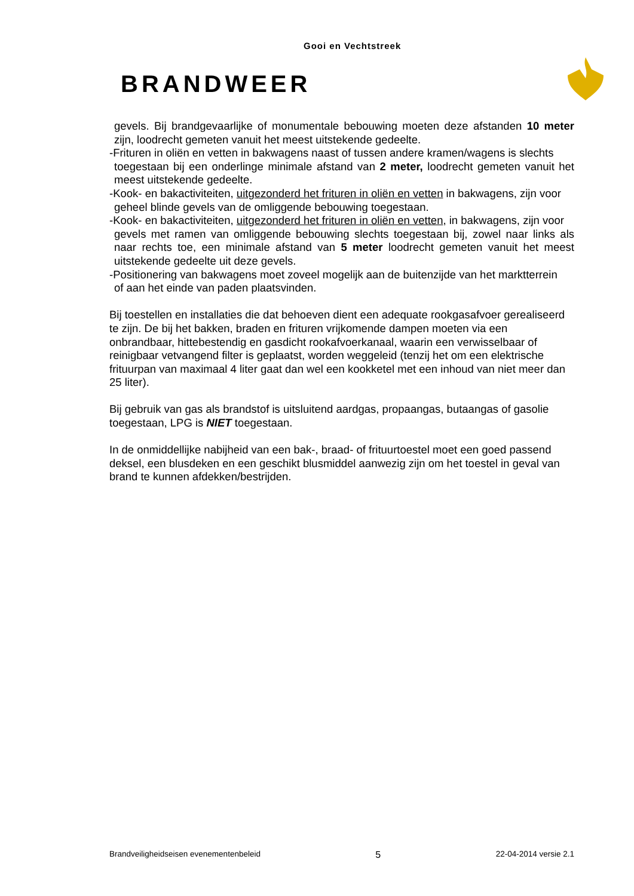Gooi en Vechtstreek
BRANDWEER
gevels. Bij brandgevaarlijke of monumentale bebouwing moeten deze afstanden 10 meter zijn, loodrecht gemeten vanuit het meest uitstekende gedeelte.
-Frituren in oliën en vetten in bakwagens naast of tussen andere kramen/wagens is slechts
toegestaan bij een onderlinge minimale afstand van 2 meter, loodrecht gemeten vanuit het meest uitstekende gedeelte.
-Kook- en bakactiviteiten, uitgezonderd het frituren in oliën en vetten in bakwagens, zijn voor
geheel blinde gevels van de omliggende bebouwing toegestaan.
-Kook- en bakactiviteiten, uitgezonderd het frituren in oliën en vetten, in bakwagens, zijn voor
gevels met ramen van omliggende bebouwing slechts toegestaan bij, zowel naar links als naar rechts toe, een minimale afstand van 5 meter loodrecht gemeten vanuit het meest uitstekende gedeelte uit deze gevels.
-Positionering van bakwagens moet zoveel mogelijk aan de buitenzijde van het marktterrein
of aan het einde van paden plaatsvinden.
Bij toestellen en installaties die dat behoeven dient een adequate rookgasafvoer gerealiseerd te zijn. De bij het bakken, braden en frituren vrijkomende dampen moeten via een onbrandbaar, hittebestendig en gasdicht rookafvoerkanaal, waarin een verwisselbaar of reinigbaar vetvangend filter is geplaatst, worden weggeleid (tenzij het om een elektrische frituurpan van maximaal 4 liter gaat dan wel een kookketel met een inhoud van niet meer dan 25 liter).
Bij gebruik van gas als brandstof is uitsluitend aardgas, propaangas, butaangas of gasolie toegestaan, LPG is NIET toegestaan.
In de onmiddellijke nabijheid van een bak-, braad- of frituurtoestel moet een goed passend deksel, een blusdeken en een geschikt blusmiddel aanwezig zijn om het toestel in geval van brand te kunnen afdekken/bestrijden.
Brandveiligheidseisen evenementenbeleid 5 22-04-2014 versie 2.1